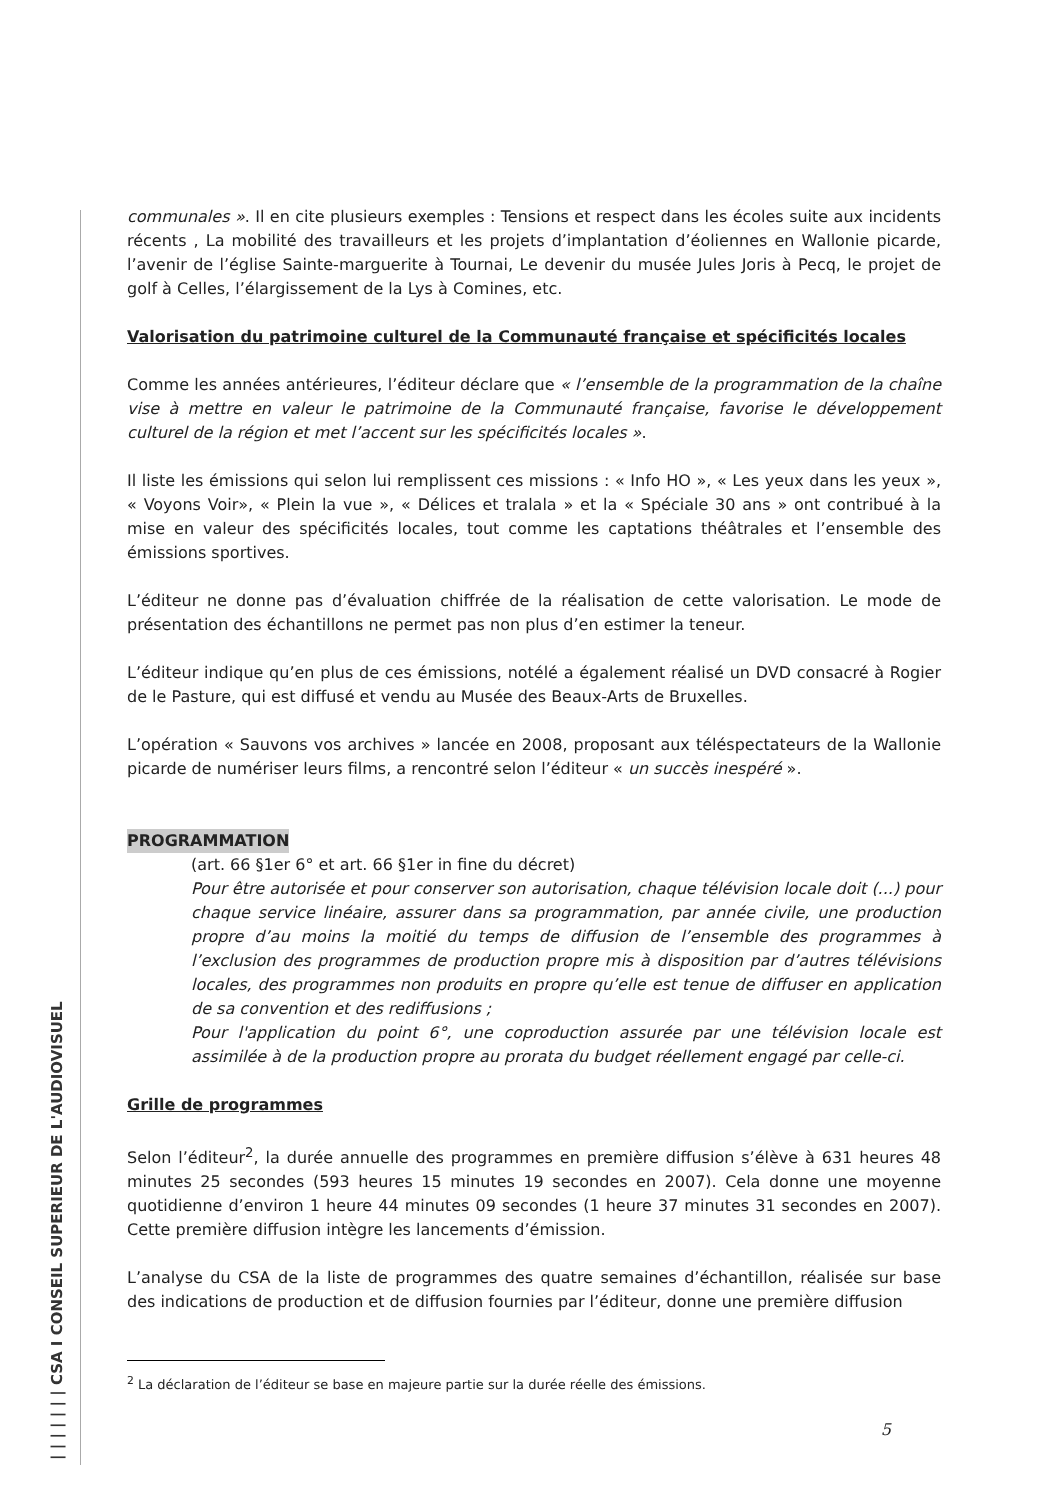| | | | | | | CSA I CONSEIL SUPERIEUR DE L'AUDIOVISUEL
communales ». Il en cite plusieurs exemples : Tensions et respect dans les écoles suite aux incidents récents , La mobilité des travailleurs et les projets d’implantation d’éoliennes en Wallonie picarde, l’avenir de l’église Sainte-marguerite à Tournai, Le devenir du musée Jules Joris à Pecq, le projet de golf à Celles, l’élargissement de la Lys à Comines, etc.
Valorisation du patrimoine culturel de la Communauté française et spécificités locales
Comme les années antérieures, l’éditeur déclare que « l’ensemble de la programmation de la chaîne vise à mettre en valeur le patrimoine de la Communauté française, favorise le développement culturel de la région et met l’accent sur les spécificités locales ».
Il liste les émissions qui selon lui remplissent ces missions : « Info HO », « Les yeux dans les yeux », « Voyons Voir», « Plein la vue », « Délices et tralala » et la « Spéciale 30 ans » ont contribué à la mise en valeur des spécificités locales, tout comme les captations théâtrales et l’ensemble des émissions sportives.
L’éditeur ne donne pas d’évaluation chiffrée de la réalisation de cette valorisation. Le mode de présentation des échantillons ne permet pas non plus d’en estimer la teneur.
L’éditeur indique qu’en plus de ces émissions, notélé a également réalisé un DVD consacré à Rogier de le Pasture, qui est diffusé et vendu au Musée des Beaux-Arts de Bruxelles.
L’opération « Sauvons vos archives » lancée en 2008, proposant aux téléspectateurs de la Wallonie picarde de numériser leurs films, a rencontré selon l’éditeur « un succès inespéré ».
PROGRAMMATION
(art. 66 §1er 6° et art. 66 §1er in fine du décret)
Pour être autorisée et pour conserver son autorisation, chaque télévision locale doit (...) pour chaque service linéaire, assurer dans sa programmation, par année civile, une production propre d’au moins la moitié du temps de diffusion de l’ensemble des programmes à l’exclusion des programmes de production propre mis à disposition par d’autres télévisions locales, des programmes non produits en propre qu’elle est tenue de diffuser en application de sa convention et des rediffusions ;
Pour l'application du point 6°, une coproduction assurée par une télévision locale est assimilée à de la production propre au prorata du budget réellement engagé par celle-ci.
Grille de programmes
Selon l’éditeur<sup>2</sup>, la durée annuelle des programmes en première diffusion s’élève à 631 heures 48 minutes 25 secondes (593 heures 15 minutes 19 secondes en 2007). Cela donne une moyenne quotidienne d’environ 1 heure 44 minutes 09 secondes (1 heure 37 minutes 31 secondes en 2007). Cette première diffusion intègre les lancements d’émission.
L’analyse du CSA de la liste de programmes des quatre semaines d’échantillon, réalisée sur base des indications de production et de diffusion fournies par l’éditeur, donne une première diffusion
<sup>2</sup> La déclaration de l’éditeur se base en majeure partie sur la durée réelle des émissions.
5